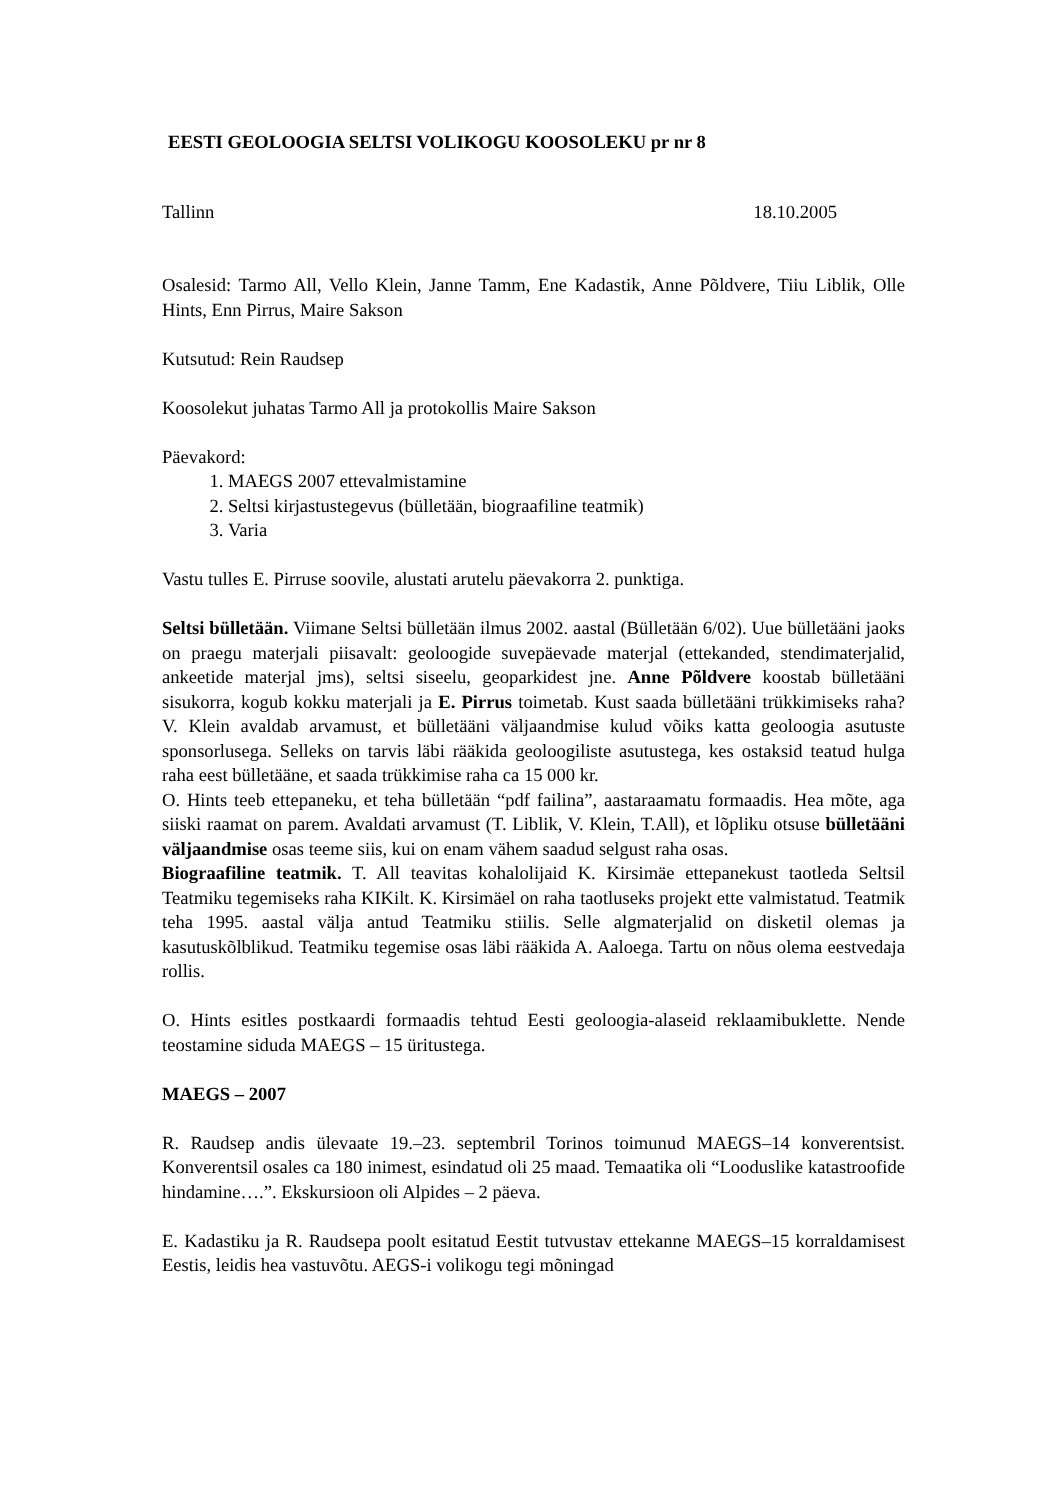EESTI GEOLOOGIA SELTSI VOLIKOGU KOOSOLEKU pr nr 8
Tallinn 18.10.2005
Osalesid: Tarmo All, Vello Klein, Janne Tamm, Ene Kadastik, Anne Põldvere, Tiiu Liblik, Olle Hints, Enn Pirrus, Maire Sakson
Kutsutud: Rein Raudsep
Koosolekut juhatas Tarmo All ja protokollis Maire Sakson
Päevakord:
1. MAEGS 2007 ettevalmistamine
2. Seltsi kirjastustegevus (bülletään, biograafiline teatmik)
3. Varia
Vastu tulles E. Pirruse soovile, alustati arutelu päevakorra 2. punktiga.
Seltsi bülletään. Viimane Seltsi bülletään ilmus 2002. aastal (Bülletään 6/02). Uue bülletääni jaoks on praegu materjali piisavalt: geoloogide suvepäevade materjal (ettekanded, stendimaterjalid, ankeetide materjal jms), seltsi siseelu, geoparkidest jne. Anne Põldvere koostab bülletääni sisukorra, kogub kokku materjali ja E. Pirrus toimetab. Kust saada bülletääni trükkimiseks raha? V. Klein avaldab arvamust, et bülletääni väljaandmise kulud võiks katta geoloogia asutuste sponsorlusega. Selleks on tarvis läbi rääkida geoloogiliste asutustega, kes ostaksid teatud hulga raha eest bülletääne, et saada trükkimise raha ca 15 000 kr.
O. Hints teeb ettepaneku, et teha bülletään “pdf failina”, aastaraamatu formaadis. Hea mõte, aga siiski raamat on parem. Avaldati arvamust (T. Liblik, V. Klein, T.All), et lõpliku otsuse bülletääni väljaandmise osas teeme siis, kui on enam vähem saadud selgust raha osas.
Biograafiline teatmik. T. All teavitas kohalolijaid K. Kirsimäe ettepanekust taotleda Seltsil Teatmiku tegemiseks raha KIKilt. K. Kirsimäel on raha taotluseks projekt ette valmistatud. Teatmik teha 1995. aastal välja antud Teatmiku stiilis. Selle algmaterjalid on disketil olemas ja kasutuskõlblikud. Teatmiku tegemise osas läbi rääkida A. Aaloega. Tartu on nõus olema eestvedaja rollis.
O. Hints esitles postkaardi formaadis tehtud Eesti geoloogia-alaseid reklaamibuklette. Nende teostamine siduda MAEGS – 15 üritustega.
MAEGS – 2007
R. Raudsep andis ülevaate 19.–23. septembril Torinos toimunud MAEGS–14 konverentsist. Konverentsil osales ca 180 inimest, esindatud oli 25 maad. Temaatika oli “Looduslike katastroofide hindamine….”. Ekskursioon oli Alpides – 2 päeva.
E. Kadastiku ja R. Raudsepa poolt esitatud Eestit tutvustav ettekanne MAEGS–15 korraldamisest Eestis, leidis hea vastuvõtu. AEGS-i volikogu tegi mõningad